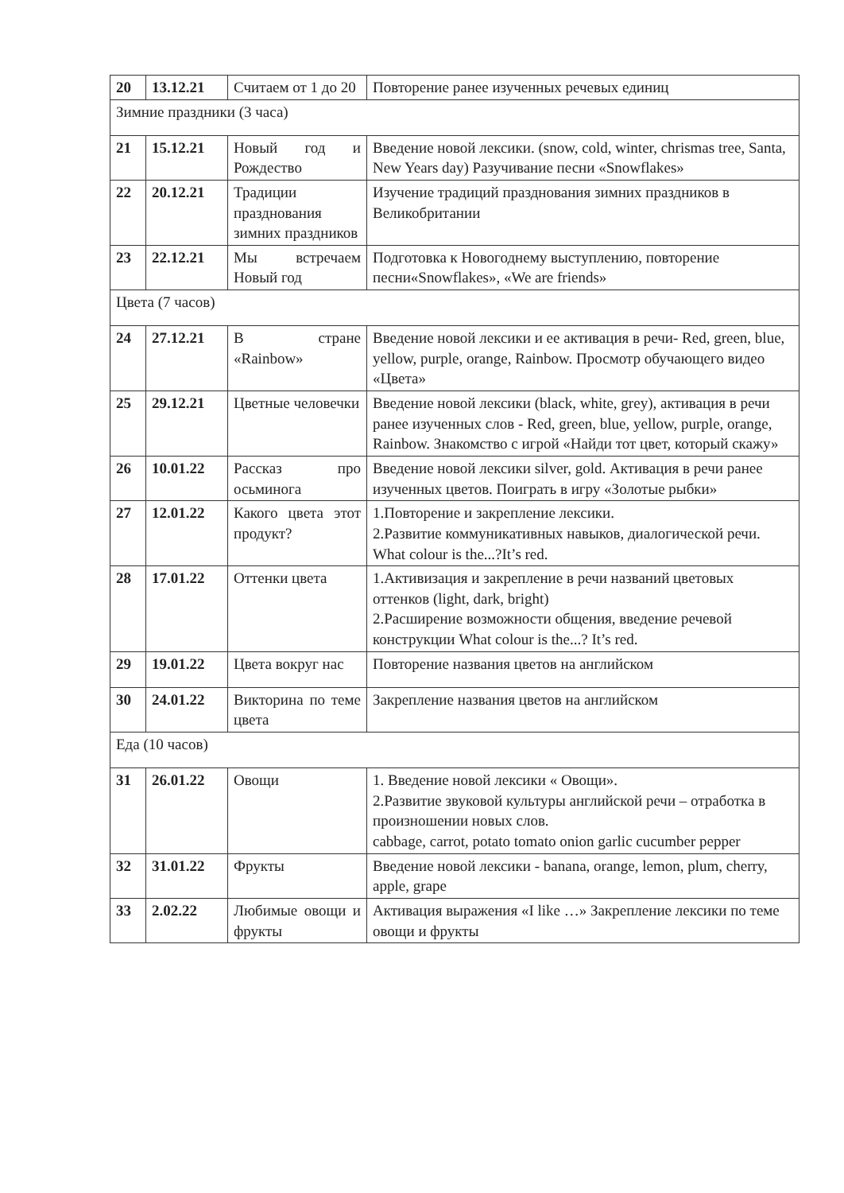| 20 | 13.12.21 | Считаем от 1 до 20 | Повторение ранее изученных речевых единиц |
| Зимние праздники (3 часа) | | | |
| 21 | 15.12.21 | Новый год и Рождество | Введение новой лексики. (snow, cold, winter, chrismas tree, Santa, New Years day) Разучивание песни «Snowflakes» |
| 22 | 20.12.21 | Традиции празднования зимних праздников | Изучение традиций празднования зимних праздников в Великобритании |
| 23 | 22.12.21 | Мы встречаем Новый год | Подготовка к Новогоднему выступлению, повторение песни«Snowflakes», «We are friends» |
| Цвета (7 часов) | | | |
| 24 | 27.12.21 | В стране «Rainbow» | Введение новой лексики и ее активация в речи- Red, green, blue, yellow, purple, orange, Rainbow. Просмотр обучающего видео «Цвета» |
| 25 | 29.12.21 | Цветные человечки | Введение новой лексики (black, white, grey), активация в речи ранее изученных слов - Red, green, blue, yellow, purple, orange, Rainbow. Знакомство с игрой «Найди тот цвет, который скажу» |
| 26 | 10.01.22 | Рассказ про осьминога | Введение новой лексики silver, gold. Активация в речи ранее изученных цветов. Поиграть в игру «Золотые рыбки» |
| 27 | 12.01.22 | Какого цвета этот продукт? | 1.Повторение и закрепление лексики. 2.Развитие коммуникативных навыков, диалогической речи. What colour is the...?It’s red. |
| 28 | 17.01.22 | Оттенки цвета | 1.Активизация и закрепление в речи названий цветовых оттенков (light, dark, bright) 2.Расширение возможности общения, введение речевой конструкции What colour is the...? It’s red. |
| 29 | 19.01.22 | Цвета вокруг нас | Повторение названия цветов на английском |
| 30 | 24.01.22 | Викторина по теме цвета | Закрепление названия цветов на английском |
| Еда (10 часов) | | | |
| 31 | 26.01.22 | Овощи | 1. Введение новой лексики « Овощи». 2.Развитие звуковой культуры английской речи – отработка в произношении новых слов. cabbage, carrot, potato tomato onion garlic cucumber pepper |
| 32 | 31.01.22 | Фрукты | Введение новой лексики - banana, orange, lemon, plum, cherry, apple, grape |
| 33 | 2.02.22 | Любимые овощи и фрукты | Активация выражения «I like …» Закрепление лексики по теме овощи и фрукты |